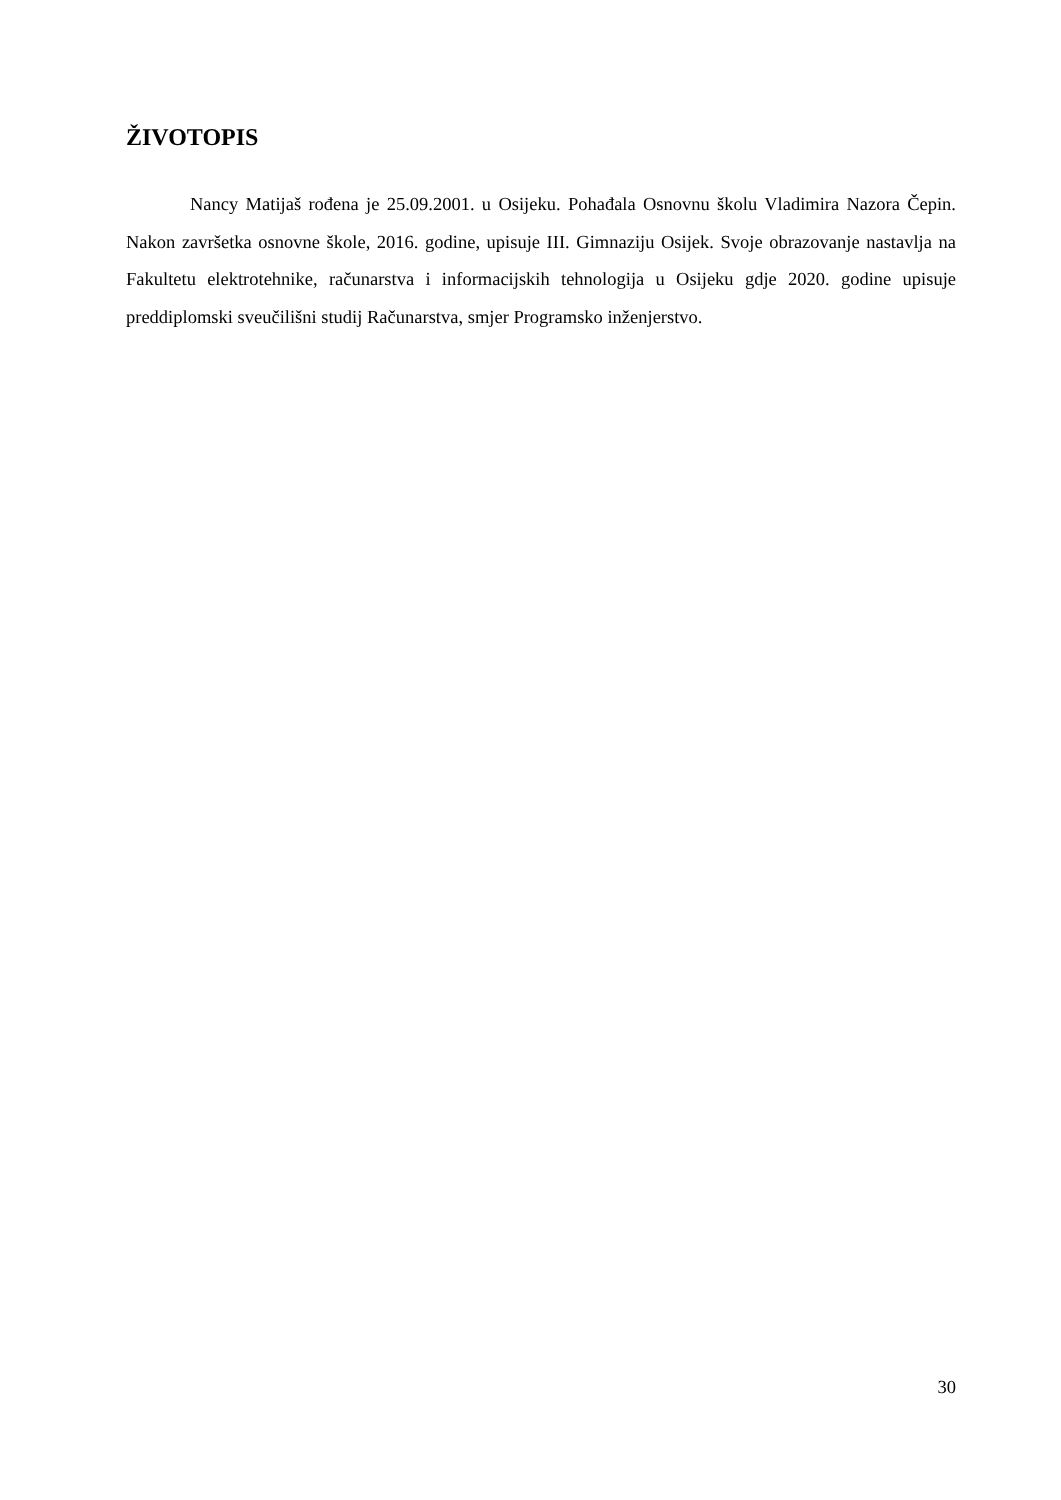ŽIVOTOPIS
Nancy Matijaš rođena je 25.09.2001. u Osijeku. Pohađala Osnovnu školu Vladimira Nazora Čepin. Nakon završetka osnovne škole, 2016. godine, upisuje III. Gimnaziju Osijek. Svoje obrazovanje nastavlja na Fakultetu elektrotehnike, računarstva i informacijskih tehnologija u Osijeku gdje 2020. godine upisuje preddiplomski sveučilišni studij Računarstva, smjer Programsko inženjerstvo.
30